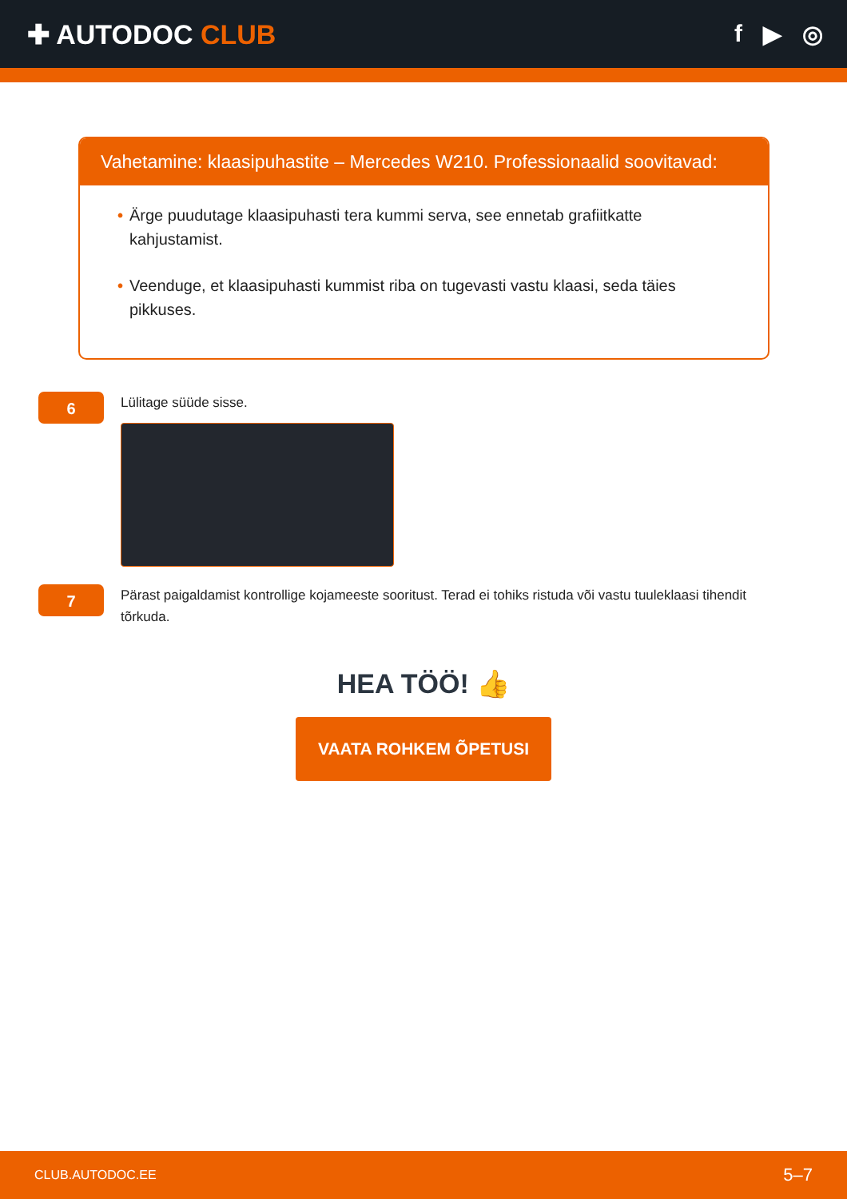✚ AUTODOC CLUB f ▶ ◎
Vahetamine: klaasipuhastite – Mercedes W210. Professionaalid soovitavad:
• Ärge puudutage klaasipuhasti tera kummi serva, see ennetab grafiitkatte kahjustamist.
• Veenduge, et klaasipuhasti kummist riba on tugevasti vastu klaasi, seda täies pikkuses.
6
Lülitage süüde sisse.
7
Pärast paigaldamist kontrollige kojameeste sooritust. Terad ei tohiks ristuda või vastu tuuleklaasi tihendit tõrkuda.
HEA TÖÖ! 👍
VAATA ROHKEM ÕPETUSI
CLUB.AUTODOC.EE 5–7